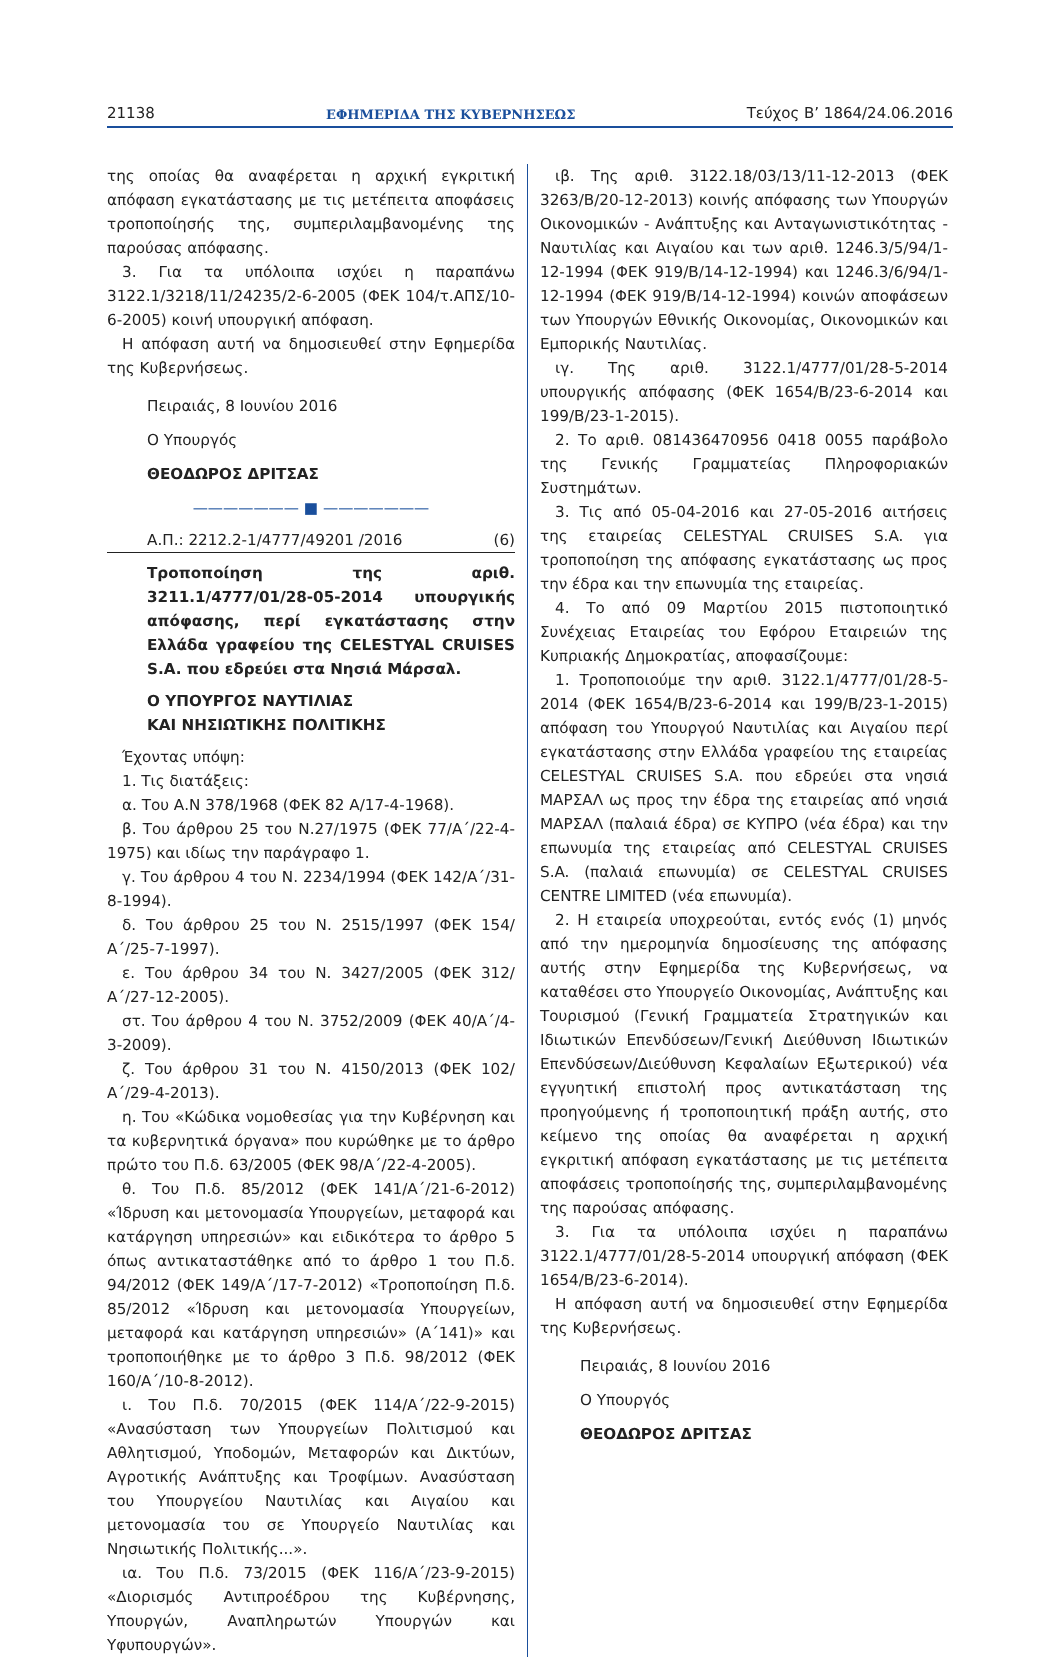21138 ΕΦΗΜΕΡΙΔΑ ΤΗΣ ΚΥΒΕΡΝΗΣΕΩΣ Τεύχος Β’ 1864/24.06.2016
της οποίας θα αναφέρεται η αρχική εγκριτική απόφαση εγκατάστασης με τις μετέπειτα αποφάσεις τροποποίησής της, συμπεριλαμβανομένης της παρούσας απόφασης.
3. Για τα υπόλοιπα ισχύει η παραπάνω 3122.1/3218/11/24235/2-6-2005 (ΦΕΚ 104/τ.ΑΠΣ/10-6-2005) κοινή υπουργική απόφαση.
Η απόφαση αυτή να δημοσιευθεί στην Εφημερίδα της Κυβερνήσεως.
Πειραιάς, 8 Ιουνίου 2016
Ο Υπουργός
ΘΕΟΔΩΡΟΣ ΔΡΙΤΣΑΣ
——————— ■ ———————
Α.Π.: 2212.2-1/4777/49201 /2016 (6)
Τροποποίηση της αριθ. 3211.1/4777/01/28-05-2014 υπουργικής απόφασης, περί εγκατάστασης στην Ελλάδα γραφείου της CELESTYAL CRUISES S.A. που εδρεύει στα Νησιά Μάρσαλ.
Ο ΥΠΟΥΡΓΟΣ ΝΑΥΤΙΛΙΑΣ
ΚΑΙ ΝΗΣΙΩΤΙΚΗΣ ΠΟΛΙΤΙΚΗΣ
Έχοντας υπόψη:
1. Τις διατάξεις:
α. Του Α.Ν 378/1968 (ΦΕΚ 82 Α/17-4-1968).
β. Του άρθρου 25 του Ν.27/1975 (ΦΕΚ 77/Α΄/22-4-1975) και ιδίως την παράγραφο 1.
γ. Του άρθρου 4 του Ν. 2234/1994 (ΦΕΚ 142/Α΄/31-8-1994).
δ. Του άρθρου 25 του Ν. 2515/1997 (ΦΕΚ 154/Α΄/25-7-1997).
ε. Του άρθρου 34 του Ν. 3427/2005 (ΦΕΚ 312/Α΄/27-12-2005).
στ. Του άρθρου 4 του Ν. 3752/2009 (ΦΕΚ 40/Α΄/4-3-2009).
ζ. Του άρθρου 31 του Ν. 4150/2013 (ΦΕΚ 102/Α΄/29-4-2013).
η. Του «Κώδικα νομοθεσίας για την Κυβέρνηση και τα κυβερνητικά όργανα» που κυρώθηκε με το άρθρο πρώτο του Π.δ. 63/2005 (ΦΕΚ 98/Α΄/22-4-2005).
θ. Του Π.δ. 85/2012 (ΦΕΚ 141/Α΄/21-6-2012) «Ίδρυση και μετονομασία Υπουργείων, μεταφορά και κατάργηση υπηρεσιών» και ειδικότερα το άρθρο 5 όπως αντικαταστάθηκε από το άρθρο 1 του Π.δ. 94/2012 (ΦΕΚ 149/Α΄/17-7-2012) «Τροποποίηση Π.δ. 85/2012 «Ίδρυση και μετονομασία Υπουργείων, μεταφορά και κατάργηση υπηρεσιών» (Α΄141)» και τροποποιήθηκε με το άρθρο 3 Π.δ. 98/2012 (ΦΕΚ 160/Α΄/10-8-2012).
ι. Του Π.δ. 70/2015 (ΦΕΚ 114/Α΄/22-9-2015) «Ανασύσταση των Υπουργείων Πολιτισμού και Αθλητισμού, Υποδομών, Μεταφορών και Δικτύων, Αγροτικής Ανάπτυξης και Τροφίμων. Ανασύσταση του Υπουργείου Ναυτιλίας και Αιγαίου και μετονομασία του σε Υπουργείο Ναυτιλίας και Νησιωτικής Πολιτικής...».
ια. Του Π.δ. 73/2015 (ΦΕΚ 116/Α΄/23-9-2015) «Διορισμός Αντιπροέδρου της Κυβέρνησης, Υπουργών, Αναπληρωτών Υπουργών και Υφυπουργών».
ιβ. Της αριθ. 3122.18/03/13/11-12-2013 (ΦΕΚ 3263/Β/20-12-2013) κοινής απόφασης των Υπουργών Οικονομικών - Ανάπτυξης και Ανταγωνιστικότητας - Ναυτιλίας και Αιγαίου και των αριθ. 1246.3/5/94/1-12-1994 (ΦΕΚ 919/Β/14-12-1994) και 1246.3/6/94/1-12-1994 (ΦΕΚ 919/Β/14-12-1994) κοινών αποφάσεων των Υπουργών Εθνικής Οικονομίας, Οικονομικών και Εμπορικής Ναυτιλίας.
ιγ. Της αριθ. 3122.1/4777/01/28-5-2014 υπουργικής απόφασης (ΦΕΚ 1654/Β/23-6-2014 και 199/Β/23-1-2015).
2. Το αριθ. 081436470956 0418 0055 παράβολο της Γενικής Γραμματείας Πληροφοριακών Συστημάτων.
3. Τις από 05-04-2016 και 27-05-2016 αιτήσεις της εταιρείας CELESTYAL CRUISES S.A. για τροποποίηση της απόφασης εγκατάστασης ως προς την έδρα και την επωνυμία της εταιρείας.
4. Το από 09 Μαρτίου 2015 πιστοποιητικό Συνέχειας Εταιρείας του Εφόρου Εταιρειών της Κυπριακής Δημοκρατίας, αποφασίζουμε:
1. Τροποποιούμε την αριθ. 3122.1/4777/01/28-5-2014 (ΦΕΚ 1654/Β/23-6-2014 και 199/Β/23-1-2015) απόφαση του Υπουργού Ναυτιλίας και Αιγαίου περί εγκατάστασης στην Ελλάδα γραφείου της εταιρείας CELESTYAL CRUISES S.A. που εδρεύει στα νησιά ΜΑΡΣΑΛ ως προς την έδρα της εταιρείας από νησιά ΜΑΡΣΑΛ (παλαιά έδρα) σε ΚΥΠΡΟ (νέα έδρα) και την επωνυμία της εταιρείας από CELESTYAL CRUISES S.A. (παλαιά επωνυμία) σε CELESTYAL CRUISES CENTRE LIMITED (νέα επωνυμία).
2. Η εταιρεία υποχρεούται, εντός ενός (1) μηνός από την ημερομηνία δημοσίευσης της απόφασης αυτής στην Εφημερίδα της Κυβερνήσεως, να καταθέσει στο Υπουργείο Οικονομίας, Ανάπτυξης και Τουρισμού (Γενική Γραμματεία Στρατηγικών και Ιδιωτικών Επενδύσεων/Γενική Διεύθυνση Ιδιωτικών Επενδύσεων/Διεύθυνση Κεφαλαίων Εξωτερικού) νέα εγγυητική επιστολή προς αντικατάσταση της προηγούμενης ή τροποποιητική πράξη αυτής, στο κείμενο της οποίας θα αναφέρεται η αρχική εγκριτική απόφαση εγκατάστασης με τις μετέπειτα αποφάσεις τροποποίησής της, συμπεριλαμβανομένης της παρούσας απόφασης.
3. Για τα υπόλοιπα ισχύει η παραπάνω 3122.1/4777/01/28-5-2014 υπουργική απόφαση (ΦΕΚ 1654/Β/23-6-2014).
Η απόφαση αυτή να δημοσιευθεί στην Εφημερίδα της Κυβερνήσεως.
Πειραιάς, 8 Ιουνίου 2016
Ο Υπουργός
ΘΕΟΔΩΡΟΣ ΔΡΙΤΣΑΣ